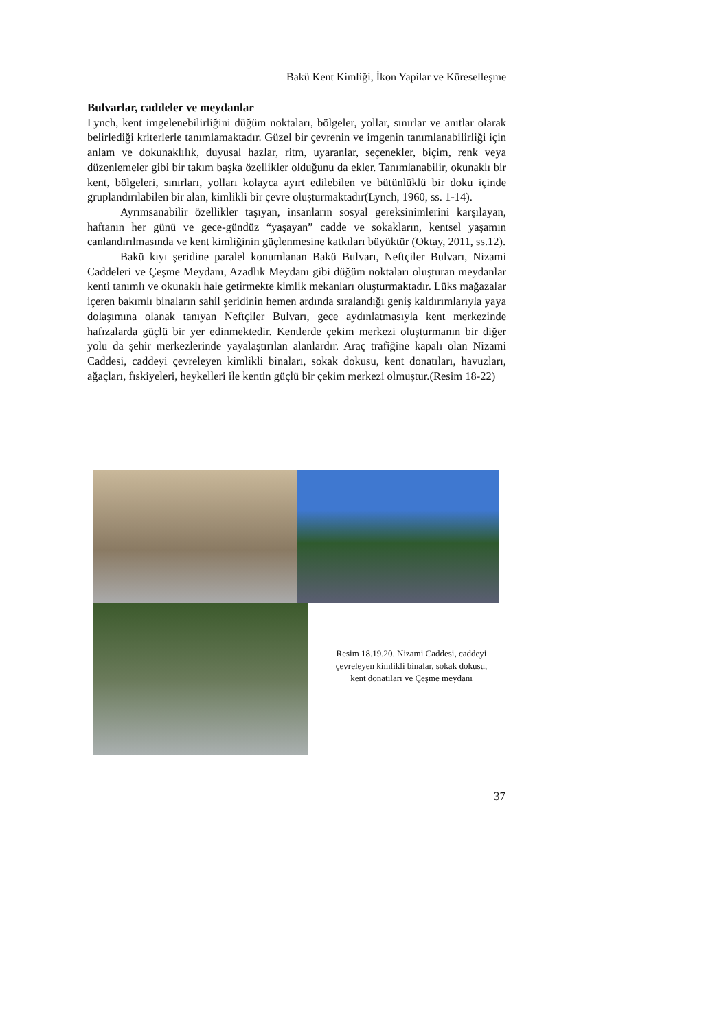Bakü Kent Kimliği, İkon Yapilar ve Küreselleşme
Bulvarlar, caddeler ve meydanlar
Lynch, kent imgelenebilirliğini düğüm noktaları, bölgeler, yollar, sınırlar ve anıtlar olarak belirlediği kriterlerle tanımlamaktadır. Güzel bir çevrenin ve imgenin tanımlanabilirliği için anlam ve dokunaklılık, duyusal hazlar, ritm, uyaranlar, seçenekler, biçim, renk veya düzenlemeler gibi bir takım başka özellikler olduğunu da ekler. Tanımlanabilir, okunaklı bir kent, bölgeleri, sınırları, yolları kolayca ayırt edilebilen ve bütünlüklü bir doku içinde gruplandırılabilen bir alan, kimlikli bir çevre oluşturmaktadır(Lynch, 1960, ss. 1-14).
Ayrımsanabilir özellikler taşıyan, insanların sosyal gereksinimlerini karşılayan, haftanın her günü ve gece-gündüz “yaşayan” cadde ve sokakların, kentsel yaşamın canlandırılmasında ve kent kimliğinin güçlenmesine katkıları büyüktür (Oktay, 2011, ss.12).
Bakü kıyı şeridine paralel konumlanan Bakü Bulvarı, Neftçiler Bulvarı, Nizami Caddeleri ve Çeşme Meydanı, Azadlık Meydanı gibi düğüm noktaları oluşturan meydanlar kenti tanımlı ve okunaklı hale getirmekte kimlik mekanları oluşturmaktadır. Lüks mağazalar içeren bakımlı binaların sahil şeridinin hemen ardında sıralandığı geniş kaldırımlarıyla yaya dolaşımına olanak tanıyan Neftçiler Bulvarı, gece aydınlatmasıyla kent merkezinde hafızalarda güçlü bir yer edinmektedir. Kentlerde çekim merkezi oluşturmanın bir diğer yolu da şehir merkezlerinde yayalaştırılan alanlardır. Araç trafiğine kapalı olan Nizami Caddesi, caddeyi çevreleyen kimlikli binaları, sokak dokusu, kent donatıları, havuzları, ağaçları, fıskiyeleri, heykelleri ile kentin güçlü bir çekim merkezi olmuştur.(Resim 18-22)
Resim 18.19.20. Nizami Caddesi, caddeyi çevreleyen kimlikli binalar, sokak dokusu, kent donatıları ve Çeşme meydanı
37